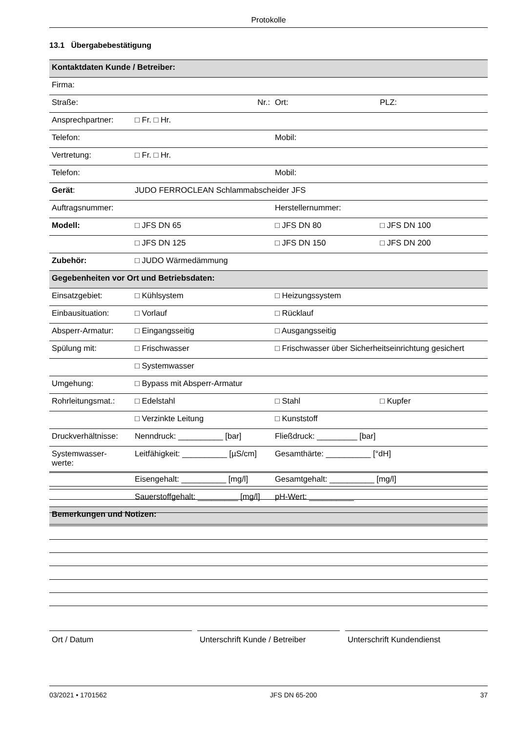Protokolle
13.1 Übergabebestätigung
| Kontaktdaten Kunde / Betreiber: | | | |
| Firma: | | | |
| Straße: | Nr.: | Ort: | PLZ: |
| Ansprechpartner: | □ Fr. □ Hr. | | |
| Telefon: | | Mobil: | |
| Vertretung: | □ Fr. □ Hr. | | |
| Telefon: | | Mobil: | |
| Gerät : | JUDO FERROCLEAN Schlammabscheider JFS | | |
| Auftragsnummer: | | Herstellernummer: | |
| Modell: | □ JFS DN 65 | □ JFS DN 80 | □ JFS DN 100 |
| | □ JFS DN 125 | □ JFS DN 150 | □ JFS DN 200 |
| Zubehör: | □ JUDO Wärmedämmung | | |
| Gegebenheiten vor Ort und Betriebsdaten: | | | |
| Einsatzgebiet: | □ Kühlsystem | □ Heizungssystem | |
| Einbausituation: | □ Vorlauf | □ Rücklauf | |
| Absperr-Armatur: | □ Eingangsseitig | □ Ausgangsseitig | |
| Spülung mit: | □ Frischwasser | □ Frischwasser über Sicherheitseinrichtung gesichert | |
| | □ Systemwasser | | |
| Umgehung: | □ Bypass mit Absperr-Armatur | | |
| Rohrleitungsmat.: | □ Edelstahl | □ Stahl | □ Kupfer |
| | □ Verzinkte Leitung | □ Kunststoff | |
| Druckverhältnisse: | Nenndruck: __________ [bar] | Fließdruck: _________ [bar] | |
| Systemwasser- werte: | Leitfähigkeit: __________ [µS/cm] | Gesamthärte: __________ [°dH] | |
| | Eisengehalt: __________ [mg/l] | Gesamtgehalt: __________ [mg/l] | |
| | Sauerstoffgehalt: _________ [mg/l] | pH-Wert: __________ | |
| Bemerkungen und Notizen: | | | |
Ort / Datum Unterschrift Kunde / Betreiber
Unterschrift Kundendienst
03/2021 • 1701562 JFS DN 65-200 37